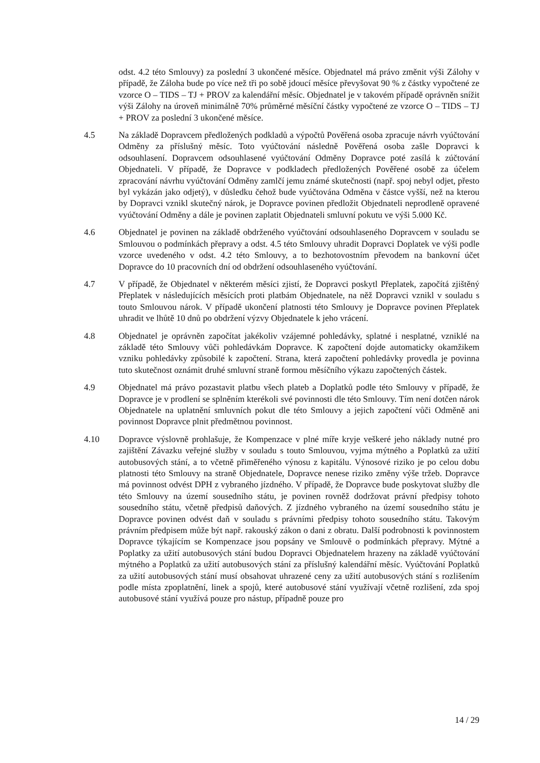odst. 4.2 této Smlouvy) za poslední 3 ukončené měsíce. Objednatel má právo změnit výši Zálohy v případě, že Záloha bude po více než tři po sobě jdoucí měsíce převyšovat 90 % z částky vypočtené ze vzorce O – TIDS – TJ + PROV za kalendářní měsíc. Objednatel je v takovém případě oprávněn snížit výši Zálohy na úroveň minimálně 70% průměrné měsíční částky vypočtené ze vzorce O – TIDS – TJ + PROV za poslední 3 ukončené měsíce.
4.5 Na základě Dopravcem předložených podkladů a výpočtů Pověřená osoba zpracuje návrh vyúčtování Odměny za příslušný měsíc. Toto vyúčtování následně Pověřená osoba zašle Dopravci k odsouhlasení. Dopravcem odsouhlasené vyúčtování Odměny Dopravce poté zasílá k zúčtování Objednateli. V případě, že Dopravce v podkladech předložených Pověřené osobě za účelem zpracování návrhu vyúčtování Odměny zamlčí jemu známé skutečnosti (např. spoj nebyl odjet, přesto byl vykázán jako odjetý), v důsledku čehož bude vyúčtována Odměna v částce vyšší, než na kterou by Dopravci vznikl skutečný nárok, je Dopravce povinen předložit Objednateli neprodleně opravené vyúčtování Odměny a dále je povinen zaplatit Objednateli smluvní pokutu ve výši 5.000 Kč.
4.6 Objednatel je povinen na základě obdrženého vyúčtování odsouhlaseného Dopravcem v souladu se Smlouvou o podmínkách přepravy a odst. 4.5 této Smlouvy uhradit Dopravci Doplatek ve výši podle vzorce uvedeného v odst. 4.2 této Smlouvy, a to bezhotovostním převodem na bankovní účet Dopravce do 10 pracovních dní od obdržení odsouhlaseného vyúčtování.
4.7 V případě, že Objednatel v některém měsíci zjistí, že Dopravci poskytl Přeplatek, započítá zjištěný Přeplatek v následujících měsících proti platbám Objednatele, na něž Dopravci vznikl v souladu s touto Smlouvou nárok. V případě ukončení platnosti této Smlouvy je Dopravce povinen Přeplatek uhradit ve lhůtě 10 dnů po obdržení výzvy Objednatele k jeho vrácení.
4.8 Objednatel je oprávněn započítat jakékoliv vzájemné pohledávky, splatné i nesplatné, vzniklé na základě této Smlouvy vůči pohledávkám Dopravce. K započtení dojde automaticky okamžikem vzniku pohledávky způsobilé k započtení. Strana, která započtení pohledávky provedla je povinna tuto skutečnost oznámit druhé smluvní straně formou měsíčního výkazu započtených částek.
4.9 Objednatel má právo pozastavit platbu všech plateb a Doplatků podle této Smlouvy v případě, že Dopravce je v prodlení se splněním kterékoli své povinnosti dle této Smlouvy. Tím není dotčen nárok Objednatele na uplatnění smluvních pokut dle této Smlouvy a jejich započtení vůči Odměně ani povinnost Dopravce plnit předmětnou povinnost.
4.10 Dopravce výslovně prohlašuje, že Kompenzace v plné míře kryje veškeré jeho náklady nutné pro zajištění Závazku veřejné služby v souladu s touto Smlouvou, vyjma mýtného a Poplatků za užití autobusových stání, a to včetně přiměřeného výnosu z kapitálu. Výnosové riziko je po celou dobu platnosti této Smlouvy na straně Objednatele, Dopravce nenese riziko změny výše tržeb. Dopravce má povinnost odvést DPH z vybraného jízdného. V případě, že Dopravce bude poskytovat služby dle této Smlouvy na území sousedního státu, je povinen rovněž dodržovat právní předpisy tohoto sousedního státu, včetně předpisů daňových. Z jízdného vybraného na území sousedního státu je Dopravce povinen odvést daň v souladu s právními předpisy tohoto sousedního státu. Takovým právním předpisem může být např. rakouský zákon o dani z obratu. Další podrobnosti k povinnostem Dopravce týkajícím se Kompenzace jsou popsány ve Smlouvě o podmínkách přepravy. Mýtné a Poplatky za užití autobusových stání budou Dopravci Objednatelem hrazeny na základě vyúčtování mýtného a Poplatků za užití autobusových stání za příslušný kalendářní měsíc. Vyúčtování Poplatků za užití autobusových stání musí obsahovat uhrazené ceny za užití autobusových stání s rozlišením podle místa zpoplatnění, linek a spojů, které autobusové stání využívají včetně rozlišení, zda spoj autobusové stání využívá pouze pro nástup, případně pouze pro
14 / 29